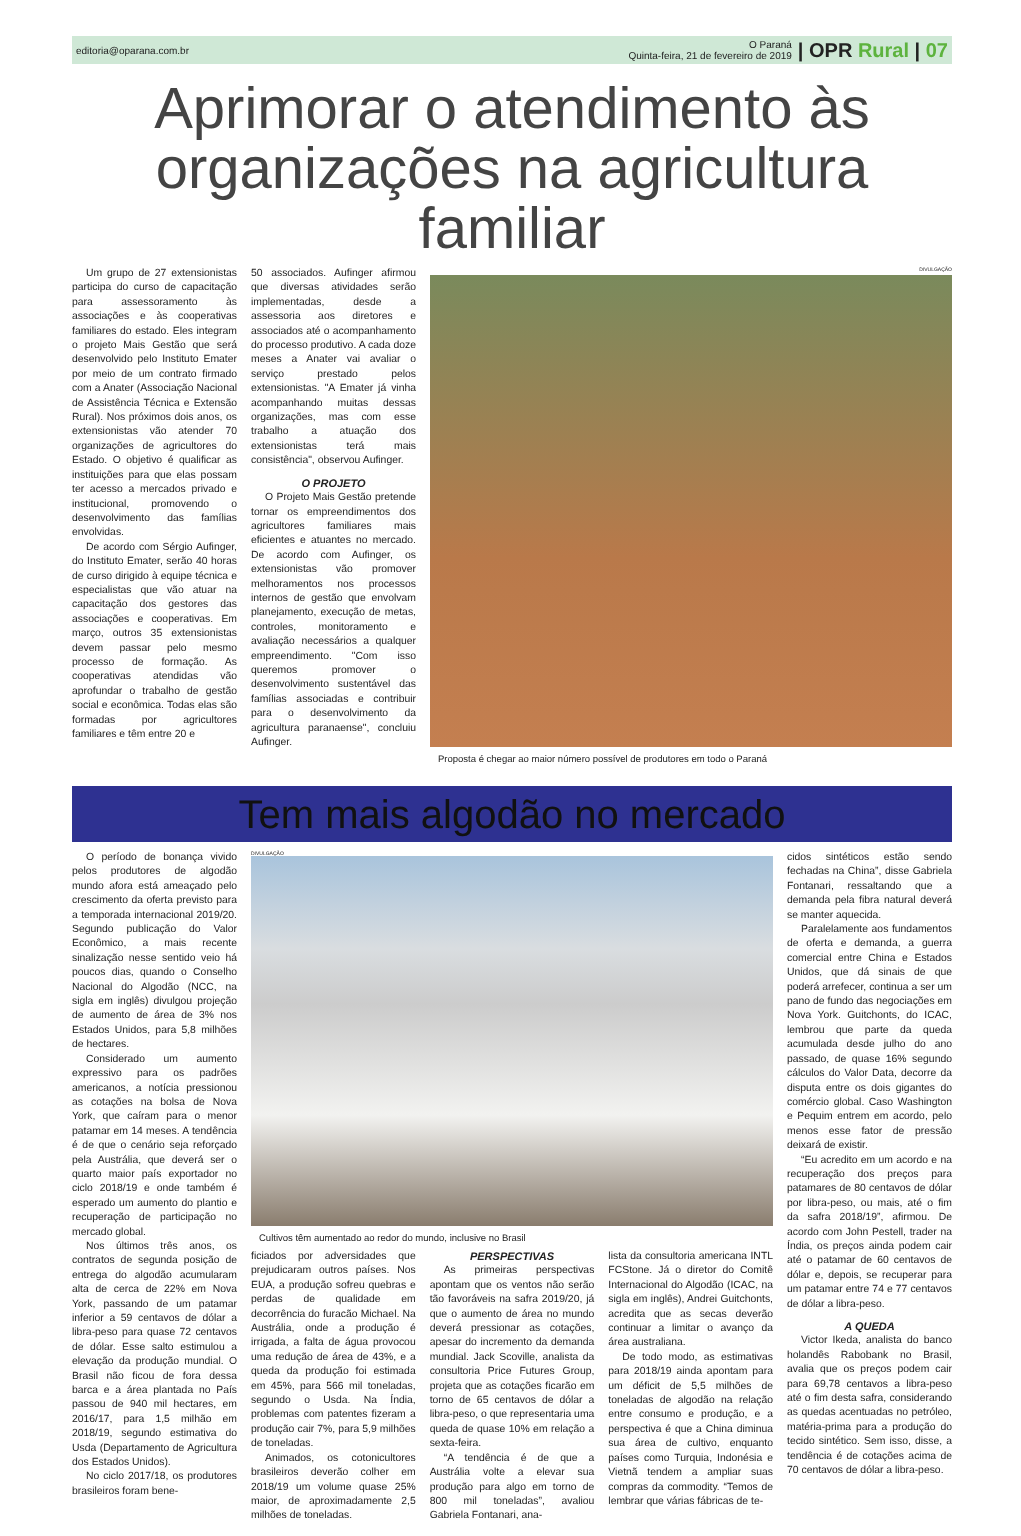editoria@oparana.com.br
O Paraná
Quinta-feira, 21 de fevereiro de 2019
| OPR Rural | 07
Aprimorar o atendimento às organizações na agricultura familiar
Um grupo de 27 extensionistas participa do curso de capacitação para assessoramento às associações e às cooperativas familiares do estado. Eles integram o projeto Mais Gestão que será desenvolvido pelo Instituto Emater por meio de um contrato firmado com a Anater (Associação Nacional de Assistência Técnica e Extensão Rural). Nos próximos dois anos, os extensionistas vão atender 70 organizações de agricultores do Estado. O objetivo é qualificar as instituições para que elas possam ter acesso a mercados privado e institucional, promovendo o desenvolvimento das famílias envolvidas.
De acordo com Sérgio Aufinger, do Instituto Emater, serão 40 horas de curso dirigido à equipe técnica e especialistas que vão atuar na capacitação dos gestores das associações e cooperativas. Em março, outros 35 extensionistas devem passar pelo mesmo processo de formação. As cooperativas atendidas vão aprofundar o trabalho de gestão social e econômica. Todas elas são formadas por agricultores familiares e têm entre 20 e
50 associados. Aufinger afirmou que diversas atividades serão implementadas, desde a assessoria aos diretores e associados até o acompanhamento do processo produtivo. A cada doze meses a Anater vai avaliar o serviço prestado pelos extensionistas. "A Emater já vinha acompanhando muitas dessas organizações, mas com esse trabalho a atuação dos extensionistas terá mais consistência", observou Aufinger.
O PROJETO
O Projeto Mais Gestão pretende tornar os empreendimentos dos agricultores familiares mais eficientes e atuantes no mercado. De acordo com Aufinger, os extensionistas vão promover melhoramentos nos processos internos de gestão que envolvam planejamento, execução de metas, controles, monitoramento e avaliação necessários a qualquer empreendimento. "Com isso queremos promover o desenvolvimento sustentável das famílias associadas e contribuir para o desenvolvimento da agricultura paranaense", concluiu Aufinger.
DIVULGAÇÃO
Proposta é chegar ao maior número possível de produtores em todo o Paraná
Tem mais algodão no mercado
O período de bonança vivido pelos produtores de algodão mundo afora está ameaçado pelo crescimento da oferta previsto para a temporada internacional 2019/20. Segundo publicação do Valor Econômico, a mais recente sinalização nesse sentido veio há poucos dias, quando o Conselho Nacional do Algodão (NCC, na sigla em inglês) divulgou projeção de aumento de área de 3% nos Estados Unidos, para 5,8 milhões de hectares.
Considerado um aumento expressivo para os padrões americanos, a notícia pressionou as cotações na bolsa de Nova York, que caíram para o menor patamar em 14 meses. A tendência é de que o cenário seja reforçado pela Austrália, que deverá ser o quarto maior país exportador no ciclo 2018/19 e onde também é esperado um aumento do plantio e recuperação de participação no mercado global.
Nos últimos três anos, os contratos de segunda posição de entrega do algodão acumularam alta de cerca de 22% em Nova York, passando de um patamar inferior a 59 centavos de dólar a libra-peso para quase 72 centavos de dólar. Esse salto estimulou a elevação da produção mundial. O Brasil não ficou de fora dessa barca e a área plantada no País passou de 940 mil hectares, em 2016/17, para 1,5 milhão em 2018/19, segundo estimativa do Usda (Departamento de Agricultura dos Estados Unidos).
No ciclo 2017/18, os produtores brasileiros foram bene-
DIVULGAÇÃO
Cultivos têm aumentado ao redor do mundo, inclusive no Brasil
ficiados por adversidades que prejudicaram outros países. Nos EUA, a produção sofreu quebras e perdas de qualidade em decorrência do furacão Michael. Na Austrália, onde a produção é irrigada, a falta de água provocou uma redução de área de 43%, e a queda da produção foi estimada em 45%, para 566 mil toneladas, segundo o Usda. Na Índia, problemas com patentes fizeram a produção cair 7%, para 5,9 milhões de toneladas.
Animados, os cotonicultores brasileiros deverão colher em 2018/19 um volume quase 25% maior, de aproximadamente 2,5 milhões de toneladas.
PERSPECTIVAS
As primeiras perspectivas apontam que os ventos não serão tão favoráveis na safra 2019/20, já que o aumento de área no mundo deverá pressionar as cotações, apesar do incremento da demanda mundial. Jack Scoville, analista da consultoria Price Futures Group, projeta que as cotações ficarão em torno de 65 centavos de dólar a libra-peso, o que representaria uma queda de quase 10% em relação a sexta-feira.
“A tendência é de que a Austrália volte a elevar sua produção para algo em torno de 800 mil toneladas”, avaliou Gabriela Fontanari, ana-
lista da consultoria americana INTL FCStone. Já o diretor do Comitê Internacional do Algodão (ICAC, na sigla em inglês), Andrei Guitchonts, acredita que as secas deverão continuar a limitar o avanço da área australiana.
De todo modo, as estimativas para 2018/19 ainda apontam para um déficit de 5,5 milhões de toneladas de algodão na relação entre consumo e produção, e a perspectiva é que a China diminua sua área de cultivo, enquanto países como Turquia, Indonésia e Vietnã tendem a ampliar suas compras da commodity. “Temos de lembrar que várias fábricas de te-
cidos sintéticos estão sendo fechadas na China”, disse Gabriela Fontanari, ressaltando que a demanda pela fibra natural deverá se manter aquecida.
Paralelamente aos fundamentos de oferta e demanda, a guerra comercial entre China e Estados Unidos, que dá sinais de que poderá arrefecer, continua a ser um pano de fundo das negociações em Nova York. Guitchonts, do ICAC, lembrou que parte da queda acumulada desde julho do ano passado, de quase 16% segundo cálculos do Valor Data, decorre da disputa entre os dois gigantes do comércio global. Caso Washington e Pequim entrem em acordo, pelo menos esse fator de pressão deixará de existir.
“Eu acredito em um acordo e na recuperação dos preços para patamares de 80 centavos de dólar por libra-peso, ou mais, até o fim da safra 2018/19”, afirmou. De acordo com John Pestell, trader na Índia, os preços ainda podem cair até o patamar de 60 centavos de dólar e, depois, se recuperar para um patamar entre 74 e 77 centavos de dólar a libra-peso.
A QUEDA
Victor Ikeda, analista do banco holandês Rabobank no Brasil, avalia que os preços podem cair para 69,78 centavos a libra-peso até o fim desta safra, considerando as quedas acentuadas no petróleo, matéria-prima para a produção do tecido sintético. Sem isso, disse, a tendência é de cotações acima de 70 centavos de dólar a libra-peso.